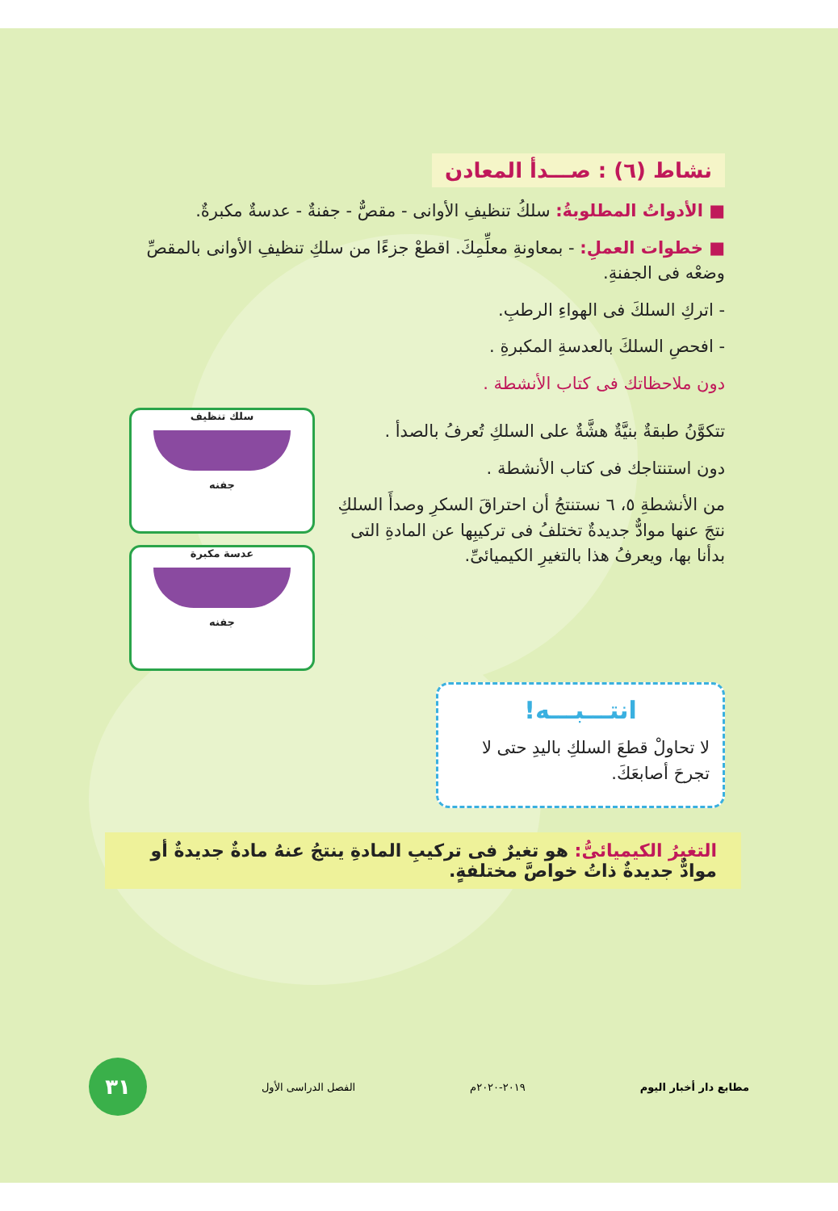نشاط (٦) : صـــدأ المعادن
■ الأدواتُ المطلوبةُ: سلكُ تنظيفِ الأوانى - مقصٌّ - جفنةٌ - عدسةٌ مكبرةٌ.
■ خطوات العملِ: - بمعاونةِ معلِّمِكَ. اقطعْ جزءًا من سلكِ تنظيفِ الأوانى بالمقصِّ وضعْه فى الجفنةِ.
- اتركِ السلكَ فى الهواءِ الرطبِ.
- افحصِ السلكَ بالعدسةِ المكبرةِ .
دون ملاحظاتك فى كتاب الأنشطة .
تتكوَّنُ طبقةٌ بنيَّةٌ هشَّةٌ على السلكِ تُعرفُ بالصدأ .
دون استنتاجك فى كتاب الأنشطة .
من الأنشطةِ ٥، ٦ نستنتجُ أن احتراقَ السكرِ وصدأَ السلكِ نتجَ عنها موادٌّ جديدةٌ تختلفُ فى تركيبِها عن المادةِ التى بدأنا بها، ويعرفُ هذا بالتغيرِ الكيميائىِّ.
سلك تنظيف
جفنه
عدسة مكبرة
جفنه
انتـــبـــه!
لا تحاولْ قطعَ السلكِ باليدِ حتى لا تجرحَ أصابعَكَ.
التغيرُ الكيميائىُّ: هو تغيرٌ فى تركيبِ المادةِ ينتجُ عنهُ مادةٌ جديدةٌ أو موادٌّ جديدةٌ ذاتُ خواصَّ مختلفةٍ.
مطابع دار أخبار اليوم ٢٠١٩-٢٠٢٠م الفصل الدراسى الأول
٣١